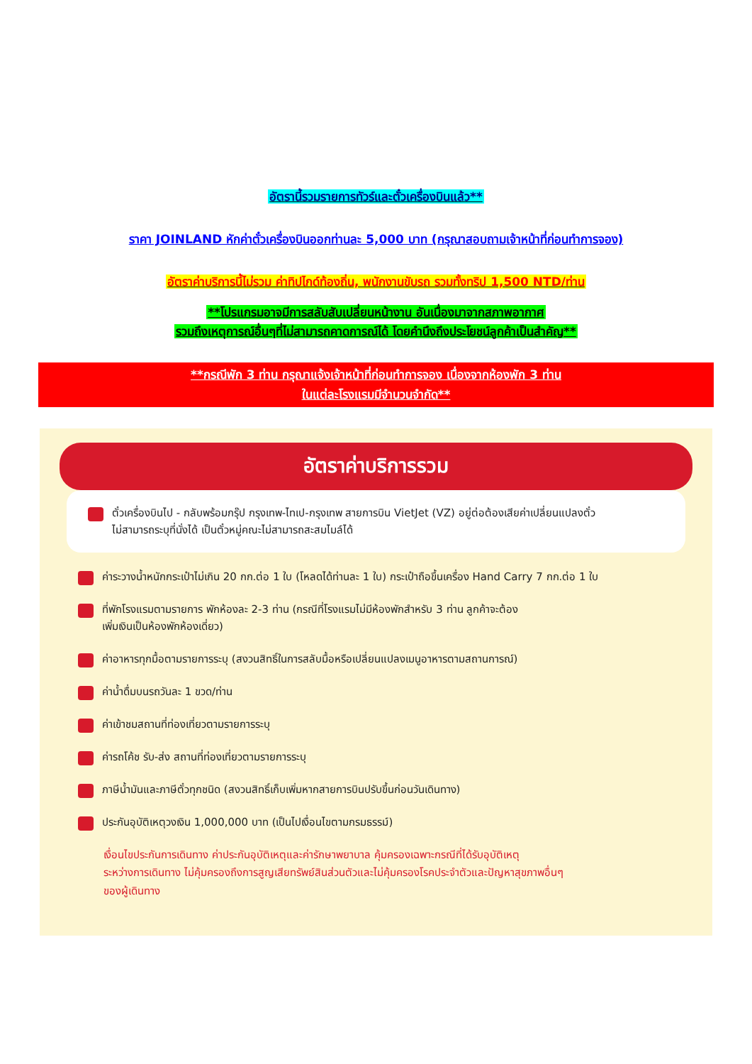อัตรานี้รวมรายการทัวร์และตั๋วเครื่องบินแล้ว**
ราคา JOINLAND หักค่าตั๋วเครื่องบินออกท่านละ 5,000 บาท (กรุณาสอบถามเจ้าหน้าที่ก่อนทำการจอง)
อัตราค่าบริการนี้ไม่รวม ค่าทิปไกด์ท้องถิ่น, พนักงานขับรถ รวมทั้งทริป 1,500 NTD/ท่าน
**โปรแกรมอาจมีการสลับสับเปลี่ยนหน้างาน อันเนื่องมาจากสภาพอากาศ
รวมถึงเหตุการณ์อื่นๆที่ไม่สามารถคาดการณ์ได้ โดยคำนึงถึงประโยชน์ลูกค้าเป็นสำคัญ**
**กรณีพัก 3 ท่าน กรุณาแจ้งเจ้าหน้าที่ก่อนทำการจอง เนื่องจากห้องพัก 3 ท่าน
ในแต่ละโรงแรมมีจำนวนจำกัด**
อัตราค่าบริการรวม
ตั๋วเครื่องบินไป - กลับพร้อมกรุ๊ป กรุงเทพ-ไทเป-กรุงเทพ สายการบิน VietJet (VZ) อยู่ต่อต้องเสียค่าเปลี่ยนแปลงตั๋ว
ไม่สามารถระบุที่นั่งได้ เป็นตั๋วหมู่คณะไม่สามารถสะสมไมล์ได้
ค่าระวางน้ำหนักกระเป๋าไม่เกิน 20 กก.ต่อ 1 ใบ (โหลดได้ท่านละ 1 ใบ) กระเป๋าถือขึ้นเครื่อง Hand Carry 7 กก.ต่อ 1 ใบ
ที่พักโรงแรมตามรายการ พักห้องละ 2-3 ท่าน (กรณีที่โรงแรมไม่มีห้องพักสำหรับ 3 ท่าน ลูกค้าจะต้อง
เพิ่มเงินเป็นห้องพักห้องเดี่ยว)
ค่าอาหารทุกมื้อตามรายการระบุ (สงวนสิทธิ์ในการสลับมื้อหรือเปลี่ยนแปลงเมนูอาหารตามสถานการณ์)
ค่าน้ำดื่มบนรถวันละ 1 ขวด/ท่าน
ค่าเข้าชมสถานที่ท่องเที่ยวตามรายการระบุ
ค่ารถโค้ช รับ-ส่ง สถานที่ท่องเที่ยวตามรายการระบุ
ภาษีน้ำมันและภาษีตั๋วทุกชนิด (สงวนสิทธิ์เก็บเพิ่มหากสายการบินปรับขึ้นก่อนวันเดินทาง)
ประกันอุบัติเหตุวงเงิน 1,000,000 บาท (เป็นไปเงื่อนไขตามกรมธรรม์)
เงื่อนไขประกันการเดินทาง ค่าประกันอุบัติเหตุและค่ารักษาพยาบาล คุ้มครองเฉพาะกรณีที่ได้รับอุบัติเหตุ
ระหว่างการเดินทาง ไม่คุ้มครองถึงการสูญเสียทรัพย์สินส่วนตัวและไม่คุ้มครองโรคประจำตัวและปัญหาสุขภาพอื่นๆ
ของผู้เดินทาง